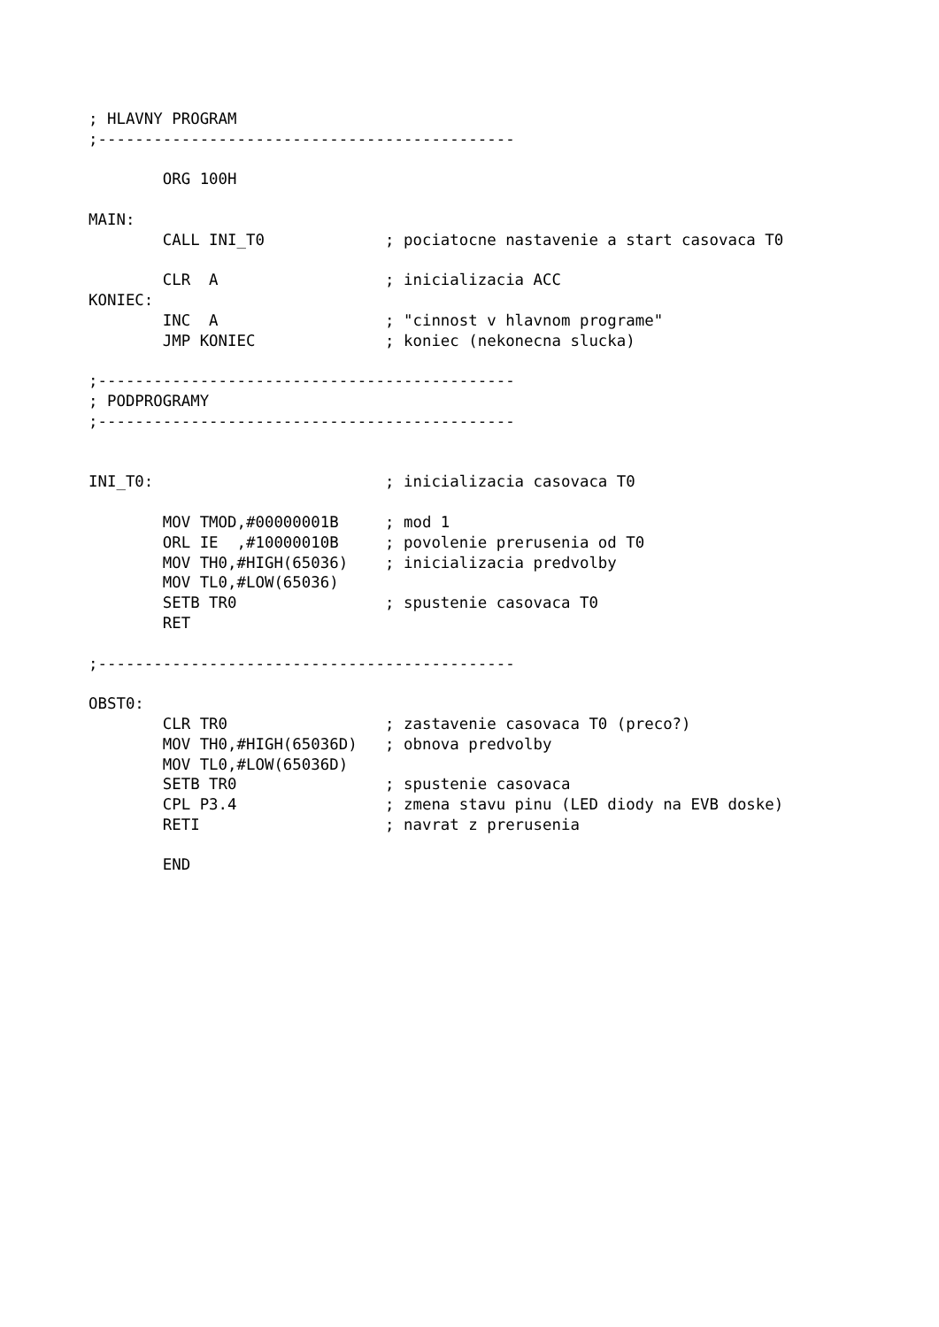; HLAVNY PROGRAM
;---------------------------------------------

        ORG 100H

MAIN:
        CALL INI_T0             ; pociatocne nastavenie a start casovaca T0

        CLR  A                  ; inicializacia ACC
KONIEC:
        INC  A                  ; "cinnost v hlavnom programe"
        JMP KONIEC              ; koniec (nekonecna slucka)

;---------------------------------------------
; PODPROGRAMY
;---------------------------------------------


INI_T0:                         ; inicializacia casovaca T0

        MOV TMOD,#00000001B     ; mod 1
        ORL IE  ,#10000010B     ; povolenie prerusenia od T0
        MOV TH0,#HIGH(65036)    ; inicializacia predvolby
        MOV TL0,#LOW(65036)
        SETB TR0                ; spustenie casovaca T0
        RET

;---------------------------------------------

OBST0:
        CLR TR0                 ; zastavenie casovaca T0 (preco?)
        MOV TH0,#HIGH(65036D)   ; obnova predvolby
        MOV TL0,#LOW(65036D)
        SETB TR0                ; spustenie casovaca
        CPL P3.4                ; zmena stavu pinu (LED diody na EVB doske)
        RETI                    ; navrat z prerusenia

        END